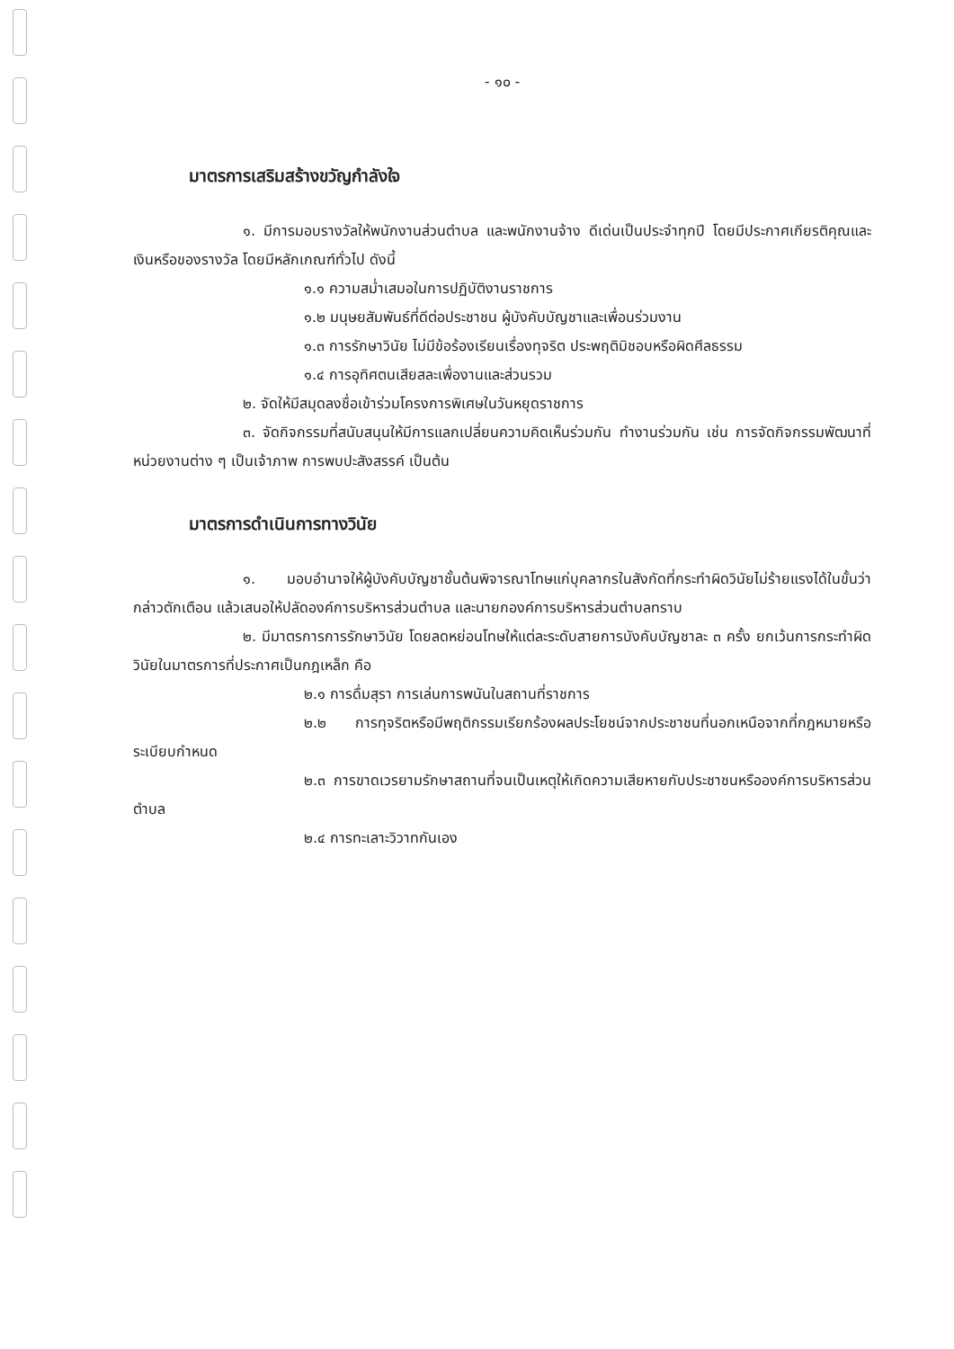- ๑๐ -
มาตรการเสริมสร้างขวัญกำลังใจ
๑. มีการมอบรางวัลให้พนักงานส่วนตำบล และพนักงานจ้าง ดีเด่นเป็นประจำทุกปี โดยมีประกาศเกียรติคุณและเงินหรือของรางวัล โดยมีหลักเกณฑ์ทั่วไป ดังนี้
๑.๑ ความสม่ำเสมอในการปฏิบัติงานราชการ
๑.๒ มนุษยสัมพันธ์ที่ดีต่อประชาชน ผู้บังคับบัญชาและเพื่อนร่วมงาน
๑.๓ การรักษาวินัย ไม่มีข้อร้องเรียนเรื่องทุจริต ประพฤติมิชอบหรือผิดศีลธรรม
๑.๔ การอุทิศตนเสียสละเพื่องานและส่วนรวม
๒. จัดให้มีสมุดลงชื่อเข้าร่วมโครงการพิเศษในวันหยุดราชการ
๓. จัดกิจกรรมที่สนับสนุนให้มีการแลกเปลี่ยนความคิดเห็นร่วมกัน ทำงานร่วมกัน เช่น การจัดกิจกรรมพัฒนาที่หน่วยงานต่าง ๆ เป็นเจ้าภาพ การพบปะสังสรรค์ เป็นต้น
มาตรการดำเนินการทางวินัย
๑. มอบอำนาจให้ผู้บังคับบัญชาชั้นต้นพิจารณาโทษแก่บุคลากรในสังกัดที่กระทำผิดวินัยไม่ร้ายแรงได้ในขั้นว่ากล่าวตักเตือน แล้วเสนอให้ปลัดองค์การบริหารส่วนตำบล และนายกองค์การบริหารส่วนตำบลทราบ
๒. มีมาตรการการรักษาวินัย โดยลดหย่อนโทษให้แต่ละระดับสายการบังคับบัญชาละ ๓ ครั้ง ยกเว้นการกระทำผิดวินัยในมาตรการที่ประกาศเป็นกฎเหล็ก คือ
๒.๑ การดื่มสุรา การเล่นการพนันในสถานที่ราชการ
๒.๒ การทุจริตหรือมีพฤติกรรมเรียกร้องผลประโยชน์จากประชาชนที่นอกเหนือจากที่กฎหมายหรือระเบียบกำหนด
๒.๓ การขาดเวรยามรักษาสถานที่จนเป็นเหตุให้เกิดความเสียหายกับประชาชนหรือองค์การบริหารส่วนตำบล
๒.๔ การทะเลาะวิวาทกันเอง